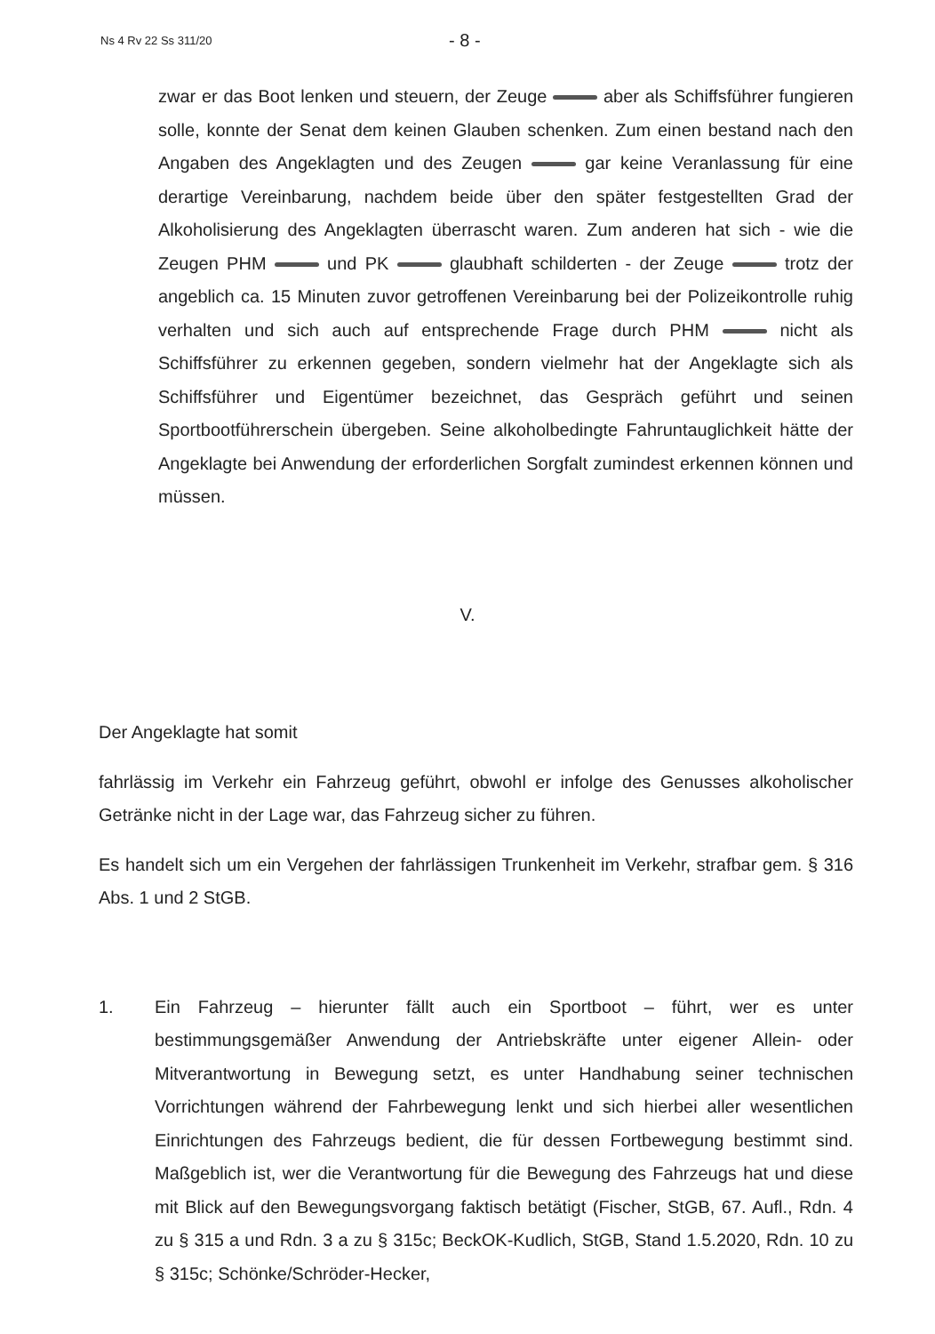Ns 4 Rv 22 Ss 311/20 - 8 -
zwar er das Boot lenken und steuern, der Zeuge aber als Schiffsführer fungieren solle, konnte der Senat dem keinen Glauben schenken. Zum einen bestand nach den Angaben des Angeklagten und des Zeugen gar keine Veranlassung für eine derartige Vereinbarung, nachdem beide über den später festgestellten Grad der Alkoholisierung des Angeklagten überrascht waren. Zum anderen hat sich - wie die Zeugen PHM und PK glaubhaft schilderten - der Zeuge trotz der angeblich ca. 15 Minuten zuvor getroffenen Vereinbarung bei der Polizeikontrolle ruhig verhalten und sich auch auf entsprechende Frage durch PHM nicht als Schiffsführer zu erkennen gegeben, sondern vielmehr hat der Angeklagte sich als Schiffsführer und Eigentümer bezeichnet, das Gespräch geführt und seinen Sportbootführerschein übergeben. Seine alkoholbedingte Fahruntauglichkeit hätte der Angeklagte bei Anwendung der erforderlichen Sorgfalt zumindest erkennen können und müssen.
V.
Der Angeklagte hat somit
fahrlässig im Verkehr ein Fahrzeug geführt, obwohl er infolge des Genusses alkoholischer Getränke nicht in der Lage war, das Fahrzeug sicher zu führen.
Es handelt sich um ein Vergehen der fahrlässigen Trunkenheit im Verkehr, strafbar gem. § 316 Abs. 1 und 2 StGB.
1. Ein Fahrzeug – hierunter fällt auch ein Sportboot – führt, wer es unter bestimmungsgemäßer Anwendung der Antriebskräfte unter eigener Allein- oder Mitverantwortung in Bewegung setzt, es unter Handhabung seiner technischen Vorrichtungen während der Fahrbewegung lenkt und sich hierbei aller wesentlichen Einrichtungen des Fahrzeugs bedient, die für dessen Fortbewegung bestimmt sind. Maßgeblich ist, wer die Verantwortung für die Bewegung des Fahrzeugs hat und diese mit Blick auf den Bewegungsvorgang faktisch betätigt (Fischer, StGB, 67. Aufl., Rdn. 4 zu § 315 a und Rdn. 3 a zu § 315c; BeckOK-Kudlich, StGB, Stand 1.5.2020, Rdn. 10 zu § 315c; Schönke/Schröder-Hecker,